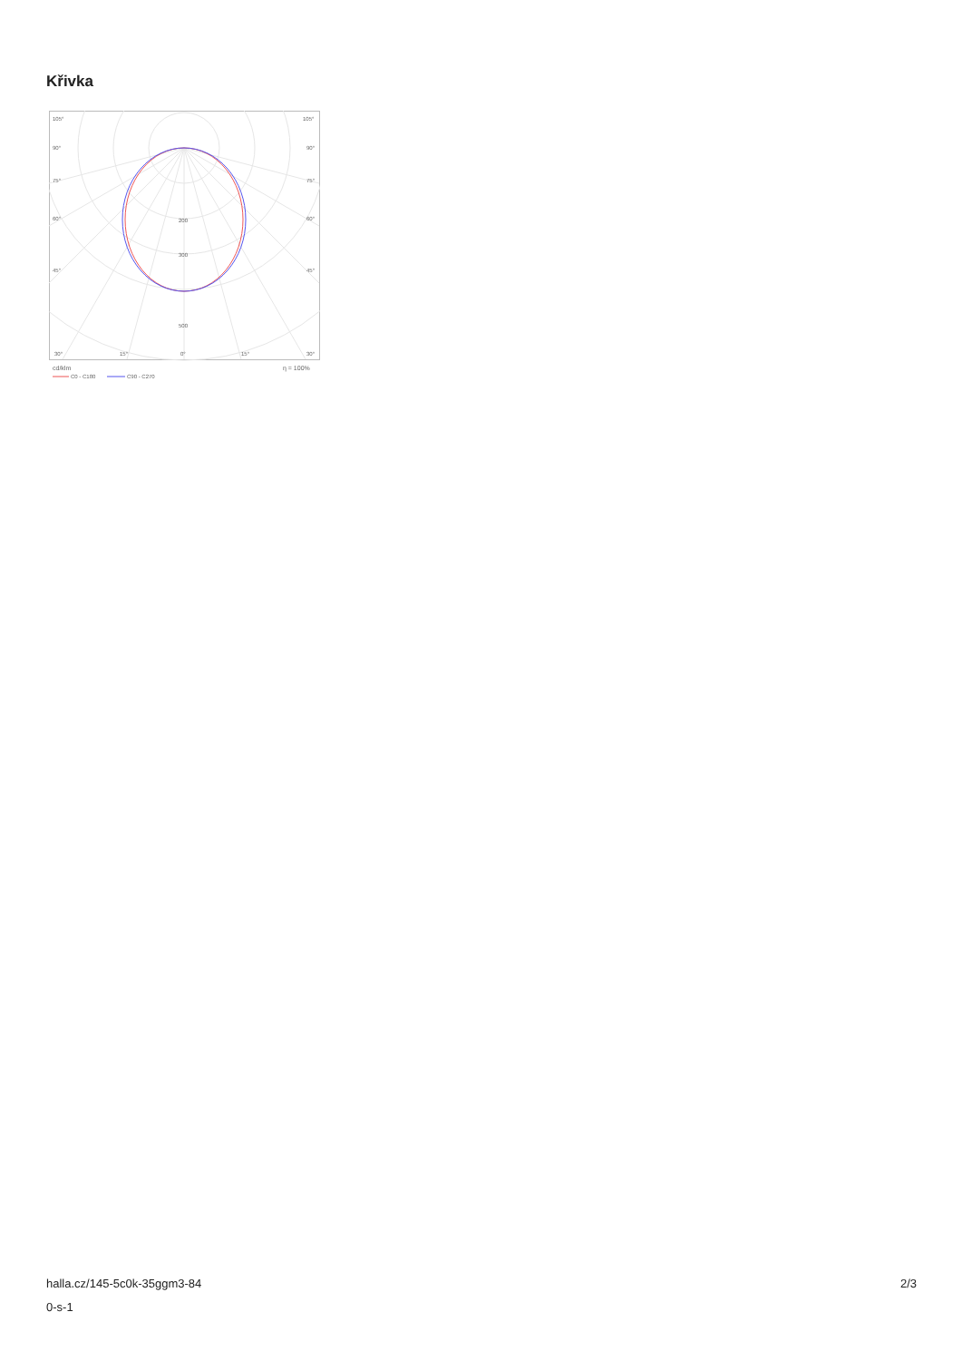Křivka
105°
105°
90°
90°
75°
75°
60°
60°
45°
45°
200
300
500
30°
15°
0°
15°
30°
cd/klm
η = 100%
C0 - C180
C90 - C270
halla.cz/145-5c0k-35ggm3-84
0-s-1
2/3